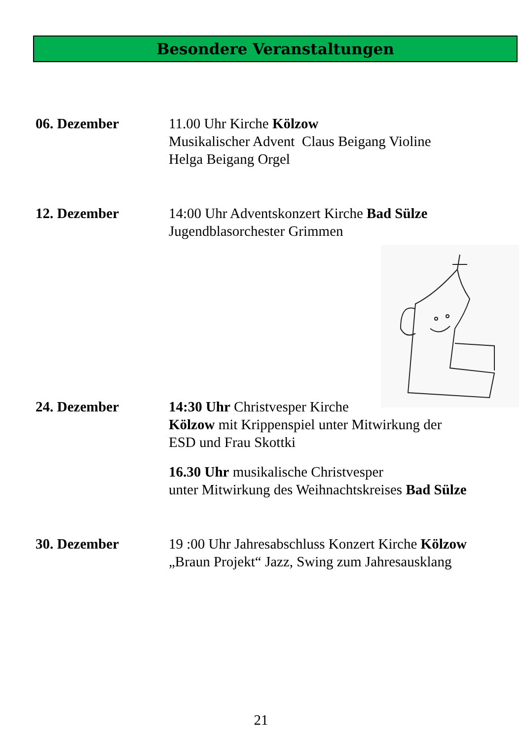Besondere Veranstaltungen
06. Dezember 11.00 Uhr Kirche Kölzow
Musikalischer Advent Claus Beigang Violine
Helga Beigang Orgel
12. Dezember 14:00 Uhr Adventskonzert Kirche Bad Sülze
Jugendblasorchester Grimmen
24. Dezember 14:30 Uhr Christvesper Kirche
Kölzow mit Krippenspiel unter Mitwirkung der
ESD und Frau Skottki
16.30 Uhr musikalische Christvesper
unter Mitwirkung des Weihnachtskreises Bad Sülze
30. Dezember 19 :00 Uhr Jahresabschluss Konzert Kirche Kölzow
„Braun Projekt“ Jazz, Swing zum Jahresausklang
21